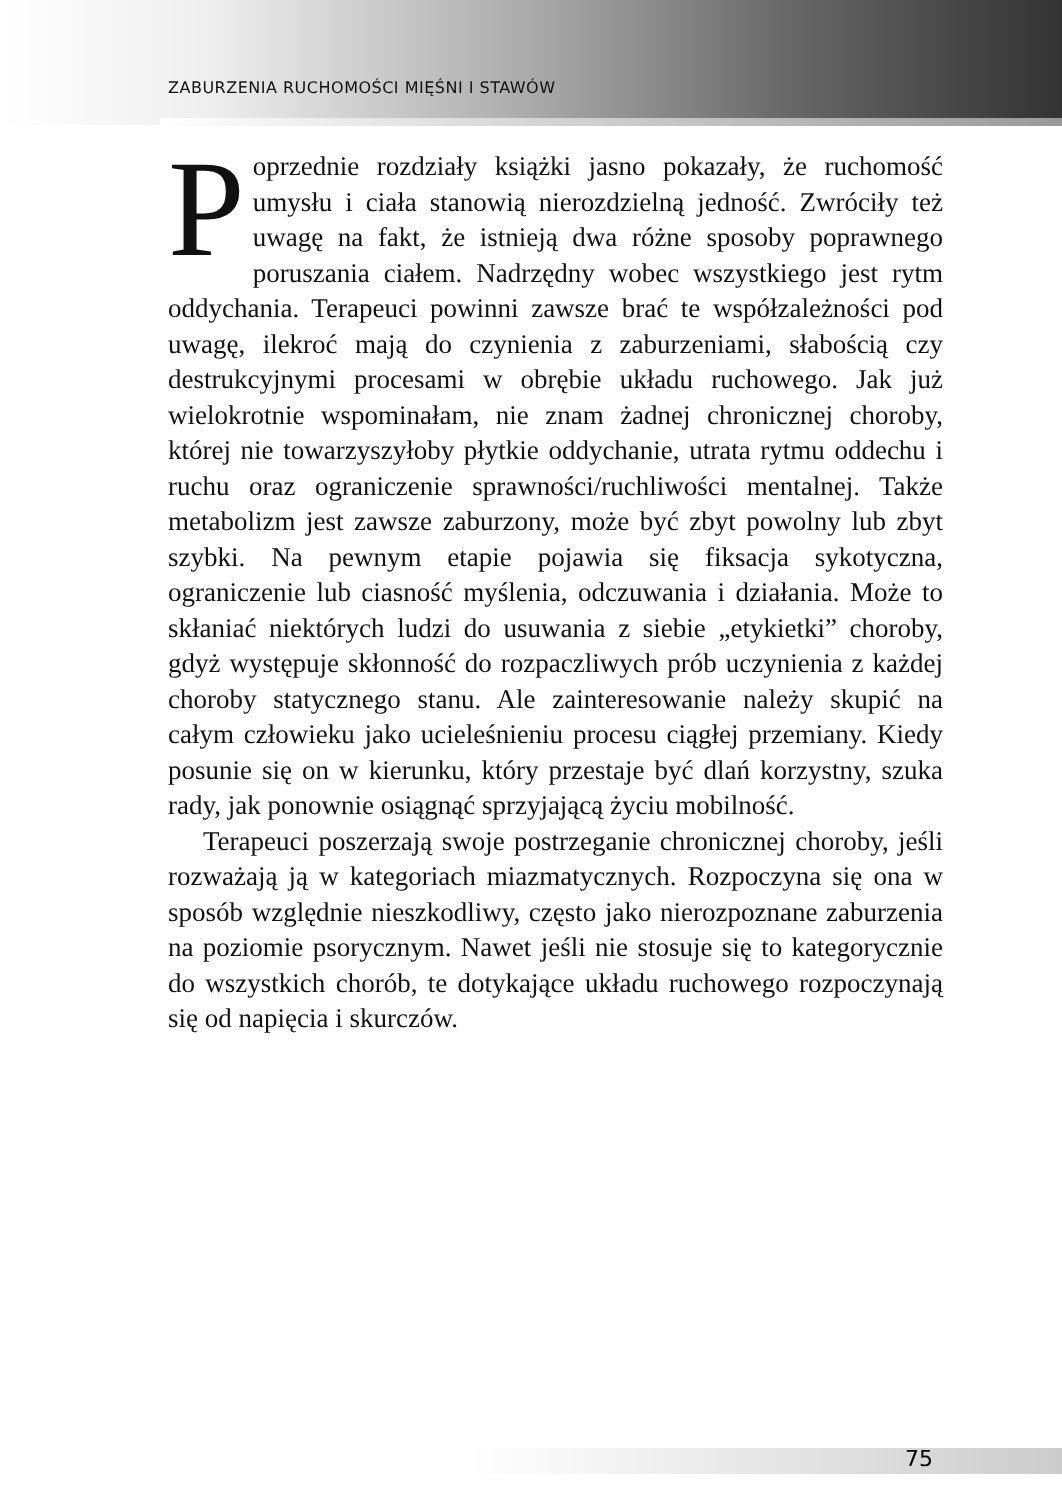ZABURZENIA RUCHOMOŚCI MIĘŚNI I STAWÓW
Poprzednie rozdziały książki jasno pokazały, że rucho­mość umysłu i ciała stanowią nierozdzielną jedność. Zwróciły też uwagę na fakt, że istnieją dwa różne sposo­by poprawnego poruszania ciałem. Nadrzędny wobec wszyst­kiego jest rytm oddychania. Terapeuci powinni zawsze brać te współzależności pod uwagę, ilekroć mają do czynienia z za­burzeniami, słabością czy destrukcyjnymi procesami w obrę­bie układu ruchowego. Jak już wielokrotnie wspominałam, nie znam żadnej chronicznej choroby, której nie towarzyszyłoby płytkie oddychanie, utrata rytmu oddechu i ruchu oraz ogra­niczenie sprawności/ruchliwości mentalnej. Także metabolizm jest zawsze zaburzony, może być zbyt powolny lub zbyt szybki. Na pewnym etapie pojawia się fiksacja sykotyczna, ograniczenie lub ciasność myślenia, odczuwania i działania. Może to skła­niać niektórych ludzi do usuwania z siebie „etykietki” choroby, gdyż występuje skłonność do rozpaczliwych prób uczynienia z każdej choroby statycznego stanu. Ale zainteresowanie należy skupić na całym człowieku jako ucieleśnieniu procesu ciągłej przemiany. Kiedy posunie się on w kierunku, który przestaje być dlań korzystny, szuka rady, jak ponownie osiągnąć sprzyja­jącą życiu mobilność.
Terapeuci poszerzają swoje postrzeganie chronicznej choroby, jeśli rozważają ją w kategoriach miazmatycznych. Rozpoczyna się ona w sposób względnie nieszkodliwy, często jako nieroz­poznane zaburzenia na poziomie psorycznym. Nawet jeśli nie stosuje się to kategorycznie do wszystkich chorób, te dotykające układu ruchowego rozpoczynają się od napięcia i skurczów.
75